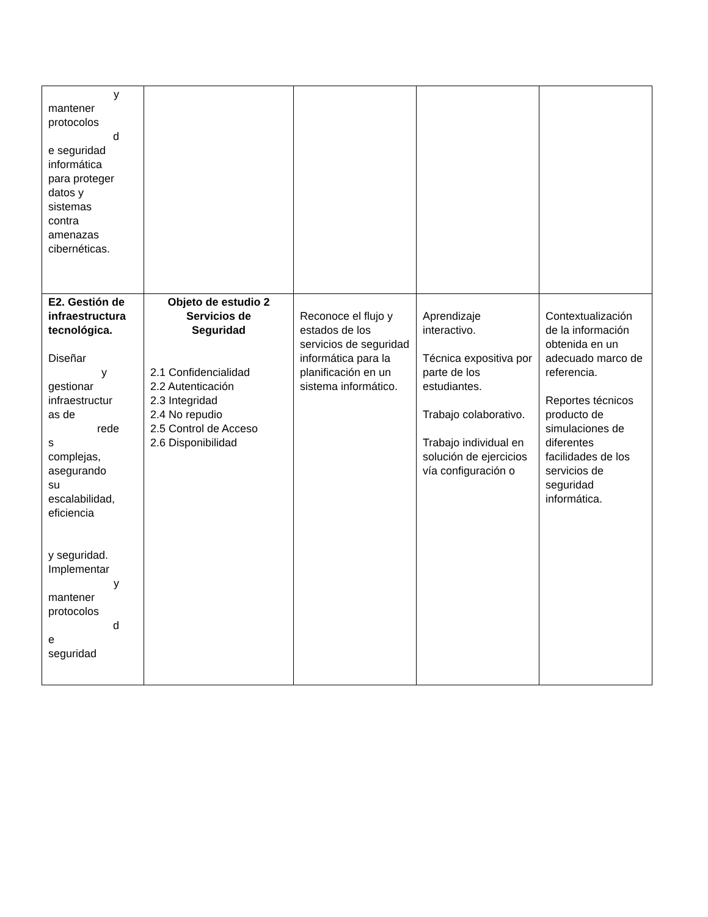| y mantener protocolos d e seguridad informática para proteger datos y sistemas contra amenazas cibernéticas. | | | | |
| E2. Gestión de infraestructura tecnológica. Diseñar y gestionar infraestructur as de rede s complejas, asegurando su escalabilidad, eficiencia y seguridad. Implementar y mantener protocolos d e seguridad | Objeto de estudio 2 Servicios de Seguridad 2.1 Confidencialidad 2.2 Autenticación 2.3 Integridad 2.4 No repudio 2.5 Control de Acceso 2.6 Disponibilidad | Reconoce el flujo y estados de los servicios de seguridad informática para la planificación en un sistema informático. | Aprendizaje interactivo. Técnica expositiva por parte de los estudiantes. Trabajo colaborativo. Trabajo individual en solución de ejercicios vía configuración o | Contextualización de la información obtenida en un adecuado marco de referencia. Reportes técnicos producto de simulaciones de diferentes facilidades de los servicios de seguridad informática. |